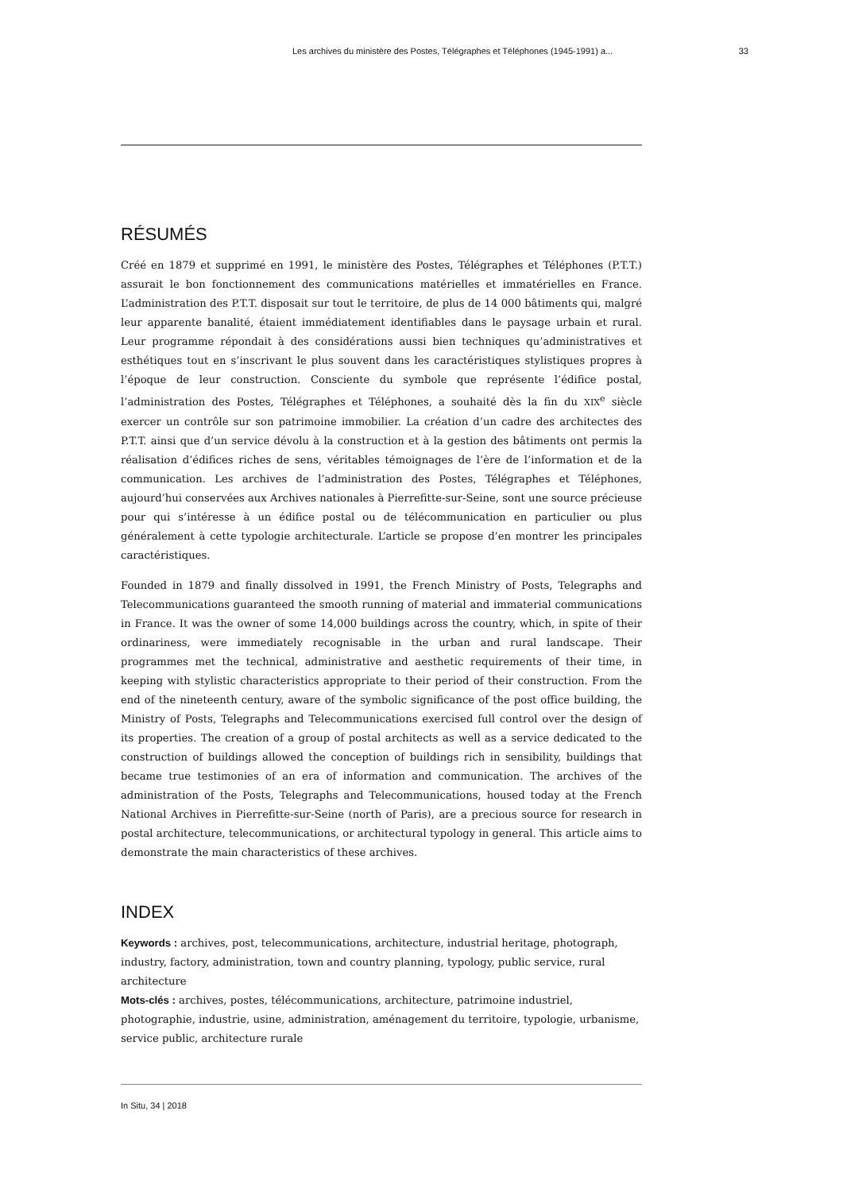Les archives du ministère des Postes, Télégraphes et Téléphones (1945-1991) a... 33
RÉSUMÉS
Créé en 1879 et supprimé en 1991, le ministère des Postes, Télégraphes et Téléphones (P.T.T.) assurait le bon fonctionnement des communications matérielles et immatérielles en France. L’administration des P.T.T. disposait sur tout le territoire, de plus de 14 000 bâtiments qui, malgré leur apparente banalité, étaient immédiatement identifiables dans le paysage urbain et rural. Leur programme répondait à des considérations aussi bien techniques qu’administratives et esthétiques tout en s’inscrivant le plus souvent dans les caractéristiques stylistiques propres à l’époque de leur construction. Consciente du symbole que représente l’édifice postal, l’administration des Postes, Télégraphes et Téléphones, a souhaité dès la fin du XIX<sup>e</sup> siècle exercer un contrôle sur son patrimoine immobilier. La création d’un cadre des architectes des P.T.T. ainsi que d’un service dévolu à la construction et à la gestion des bâtiments ont permis la réalisation d’édifices riches de sens, véritables témoignages de l’ère de l’information et de la communication. Les archives de l’administration des Postes, Télégraphes et Téléphones, aujourd’hui conservées aux Archives nationales à Pierrefitte-sur-Seine, sont une source précieuse pour qui s’intéresse à un édifice postal ou de télécommunication en particulier ou plus généralement à cette typologie architecturale. L’article se propose d’en montrer les principales caractéristiques.
Founded in 1879 and finally dissolved in 1991, the French Ministry of Posts, Telegraphs and Telecommunications guaranteed the smooth running of material and immaterial communications in France. It was the owner of some 14,000 buildings across the country, which, in spite of their ordinariness, were immediately recognisable in the urban and rural landscape. Their programmes met the technical, administrative and aesthetic requirements of their time, in keeping with stylistic characteristics appropriate to their period of their construction. From the end of the nineteenth century, aware of the symbolic significance of the post office building, the Ministry of Posts, Telegraphs and Telecommunications exercised full control over the design of its properties. The creation of a group of postal architects as well as a service dedicated to the construction of buildings allowed the conception of buildings rich in sensibility, buildings that became true testimonies of an era of information and communication. The archives of the administration of the Posts, Telegraphs and Telecommunications, housed today at the French National Archives in Pierrefitte-sur-Seine (north of Paris), are a precious source for research in postal architecture, telecommunications, or architectural typology in general. This article aims to demonstrate the main characteristics of these archives.
INDEX
Keywords : archives, post, telecommunications, architecture, industrial heritage, photograph, industry, factory, administration, town and country planning, typology, public service, rural architecture
Mots-clés : archives, postes, télécommunications, architecture, patrimoine industriel, photographie, industrie, usine, administration, aménagement du territoire, typologie, urbanisme, service public, architecture rurale
In Situ, 34 | 2018